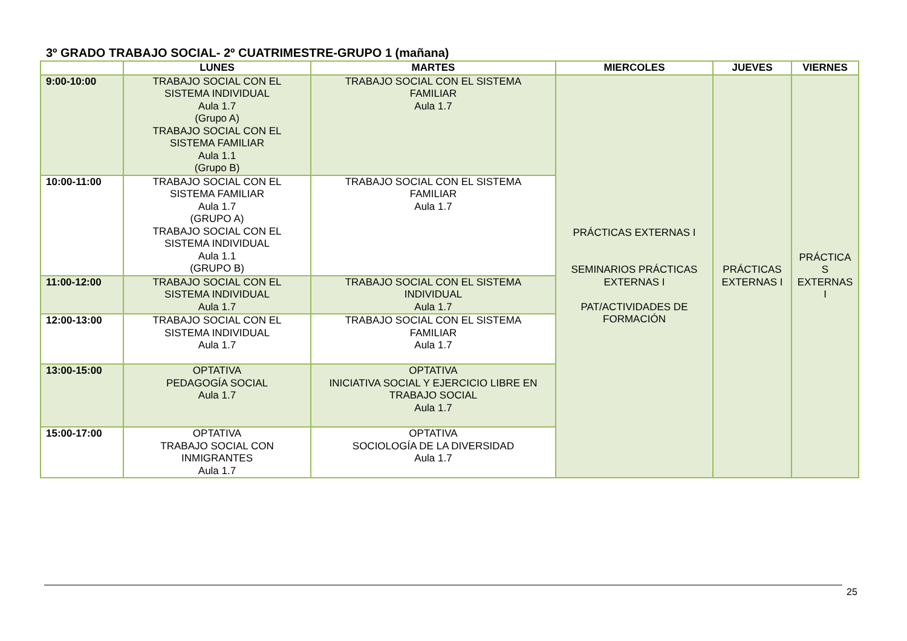3º GRADO TRABAJO SOCIAL- 2º CUATRIMESTRE-GRUPO 1 (mañana)
| | LUNES | MARTES | MIERCOLES | JUEVES | VIERNES |
| --- | --- | --- | --- | --- | --- |
| 9:00-10:00 | TRABAJO SOCIAL CON EL SISTEMA INDIVIDUAL Aula 1.7 (Grupo A) TRABAJO SOCIAL CON EL SISTEMA FAMILIAR Aula 1.1 (Grupo B) | TRABAJO SOCIAL CON EL SISTEMA FAMILIAR Aula 1.7 | PRÁCTICAS EXTERNAS I SEMINARIOS PRÁCTICAS EXTERNAS I PAT/ACTIVIDADES DE FORMACIÓN | PRÁCTICAS EXTERNAS I | PRÁCTICA S EXTERNAS I |
| 10:00-11:00 | TRABAJO SOCIAL CON EL SISTEMA FAMILIAR Aula 1.7 (GRUPO A) TRABAJO SOCIAL CON EL SISTEMA INDIVIDUAL Aula 1.1 (GRUPO B) | TRABAJO SOCIAL CON EL SISTEMA FAMILIAR Aula 1.7 | | | |
| 11:00-12:00 | TRABAJO SOCIAL CON EL SISTEMA INDIVIDUAL Aula 1.7 | TRABAJO SOCIAL CON EL SISTEMA INDIVIDUAL Aula 1.7 | | | |
| 12:00-13:00 | TRABAJO SOCIAL CON EL SISTEMA INDIVIDUAL Aula 1.7 | TRABAJO SOCIAL CON EL SISTEMA FAMILIAR Aula 1.7 | | | |
| 13:00-15:00 | OPTATIVA PEDAGOGÍA SOCIAL Aula 1.7 | OPTATIVA INICIATIVA SOCIAL Y EJERCICIO LIBRE EN TRABAJO SOCIAL Aula 1.7 | | | |
| 15:00-17:00 | OPTATIVA TRABAJO SOCIAL CON INMIGRANTES Aula 1.7 | OPTATIVA SOCIOLOGÍA DE LA DIVERSIDAD Aula 1.7 | | | |
25